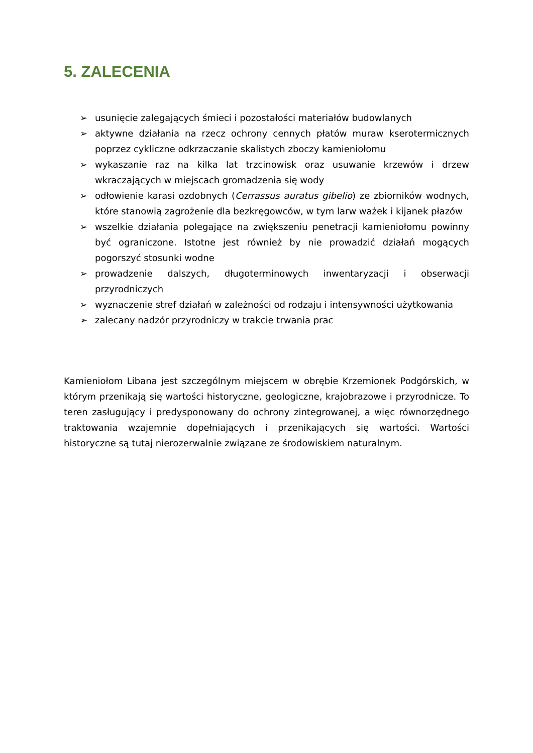5. ZALECENIA
➢ usunięcie zalegających śmieci i pozostałości materiałów budowlanych
➢ aktywne działania na rzecz ochrony cennych płatów muraw kserotermicznych poprzez cykliczne odkrzaczanie skalistych zboczy kamieniołomu
➢ wykaszanie raz na kilka lat trzcinowisk oraz usuwanie krzewów i drzew wkraczających w miejscach gromadzenia się wody
➢ odłowienie karasi ozdobnych (Cerrassus auratus gibelio) ze zbiorników wodnych, które stanowią zagrożenie dla bezkręgowców, w tym larw ważek i kijanek płazów
➢ wszelkie działania polegające na zwiększeniu penetracji kamieniołomu powinny być ograniczone. Istotne jest również by nie prowadzić działań mogących pogorszyć stosunki wodne
➢ prowadzenie dalszych, długoterminowych inwentaryzacji i obserwacji przyrodniczych
➢ wyznaczenie stref działań w zależności od rodzaju i intensywności użytkowania
➢ zalecany nadzór przyrodniczy w trakcie trwania prac
Kamieniołom Libana jest szczególnym miejscem w obrębie Krzemionek Podgórskich, w którym przenikają się wartości historyczne, geologiczne, krajobrazowe i przyrodnicze. To teren zasługujący i predysponowany do ochrony zintegrowanej, a więc równorzędnego traktowania wzajemnie dopełniających i przenikających się wartości. Wartości historyczne są tutaj nierozerwalnie związane ze środowiskiem naturalnym.